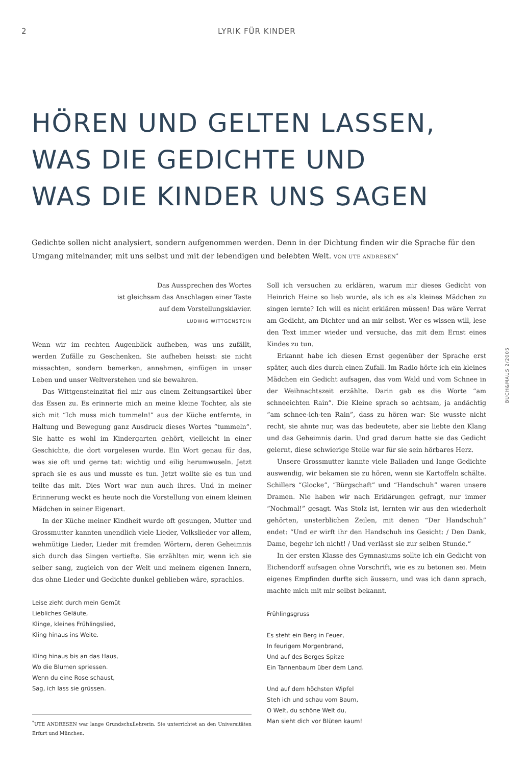2 LYRIK FÜR KINDER
HÖREN UND GELTEN LASSEN,
WAS DIE GEDICHTE UND
WAS DIE KINDER UNS SAGEN
Gedichte sollen nicht analysiert, sondern aufgenommen werden. Denn in der Dichtung finden wir die Sprache für den Umgang miteinander, mit uns selbst und mit der lebendigen und belebten Welt. VON UTE ANDRESEN<sup>*</sup>
Das Aussprechen des Wortes
ist gleichsam das Anschlagen einer Taste
auf dem Vorstellungsklavier.
LUDWIG WITTGENSTEIN
Wenn wir im rechten Augenblick aufheben, was uns zufällt, werden Zufälle zu Geschenken. Sie aufheben heisst: sie nicht missachten, sondern bemerken, annehmen, einfügen in unser Leben und unser Weltverstehen und sie bewahren.
Das Wittgensteinzitat fiel mir aus einem Zeitungsartikel über das Essen zu. Es erinnerte mich an meine kleine Tochter, als sie sich mit “Ich muss mich tummeln!” aus der Küche entfernte, in Haltung und Bewegung ganz Ausdruck dieses Wortes “tummeln”. Sie hatte es wohl im Kindergarten gehört, vielleicht in einer Geschichte, die dort vorgelesen wurde. Ein Wort genau für das, was sie oft und gerne tat: wichtig und eilig herumwuseln. Jetzt sprach sie es aus und musste es tun. Jetzt wollte sie es tun und teilte das mit. Dies Wort war nun auch ihres. Und in meiner Erinnerung weckt es heute noch die Vorstellung von einem kleinen Mädchen in seiner Eigenart.
In der Küche meiner Kindheit wurde oft gesungen, Mutter und Grossmutter kannten unendlich viele Lieder, Volkslieder vor allem, wehmütige Lieder, Lieder mit fremden Wörtern, deren Geheimnis sich durch das Singen vertiefte. Sie erzählten mir, wenn ich sie selber sang, zugleich von der Welt und meinem eigenen Innern, das ohne Lieder und Gedichte dunkel geblieben wäre, sprachlos.
Leise zieht durch mein Gemüt
Liebliches Geläute,
Klinge, kleines Frühlingslied,
Kling hinaus ins Weite.
Kling hinaus bis an das Haus,
Wo die Blumen spriessen.
Wenn du eine Rose schaust,
Sag, ich lass sie grüssen.
<sup>*</sup> UTE ANDRESEN war lange Grundschullehrerin. Sie unterrichtet an den Universitäten Erfurt und München.
Soll ich versuchen zu erklären, warum mir dieses Gedicht von Heinrich Heine so lieb wurde, als ich es als kleines Mädchen zu singen lernte? Ich will es nicht erklären müssen! Das wäre Verrat am Gedicht, am Dichter und an mir selbst. Wer es wissen will, lese den Text immer wieder und versuche, das mit dem Ernst eines Kindes zu tun.
Erkannt habe ich diesen Ernst gegenüber der Sprache erst später, auch dies durch einen Zufall. Im Radio hörte ich ein kleines Mädchen ein Gedicht aufsagen, das vom Wald und vom Schnee in der Weihnachtszeit erzählte. Darin gab es die Worte “am schneeichten Rain”. Die Kleine sprach so achtsam, ja andächtig “am schnee-ich-ten Rain”, dass zu hören war: Sie wusste nicht recht, sie ahnte nur, was das bedeutete, aber sie liebte den Klang und das Geheimnis darin. Und grad darum hatte sie das Gedicht gelernt, diese schwierige Stelle war für sie sein hörbares Herz.
Unsere Grossmutter kannte viele Balladen und lange Gedichte auswendig, wir bekamen sie zu hören, wenn sie Kartoffeln schälte. Schillers “Glocke”, “Bürgschaft” und “Handschuh” waren unsere Dramen. Nie haben wir nach Erklärungen gefragt, nur immer “Nochmal!” gesagt. Was Stolz ist, lernten wir aus den wiederholt gehörten, unsterblichen Zeilen, mit denen “Der Handschuh” endet: “Und er wirft ihr den Handschuh ins Gesicht: / Den Dank, Dame, begehr ich nicht! / Und verlässt sie zur selben Stunde.”
In der ersten Klasse des Gymnasiums sollte ich ein Gedicht von Eichendorff aufsagen ohne Vorschrift, wie es zu betonen sei. Mein eigenes Empfinden durfte sich äussern, und was ich dann sprach, machte mich mit mir selbst bekannt.
Frühlingsgruss
Es steht ein Berg in Feuer,
In feurigem Morgenbrand,
Und auf des Berges Spitze
Ein Tannenbaum über dem Land.
Und auf dem höchsten Wipfel
Steh ich und schau vom Baum,
O Welt, du schöne Welt du,
Man sieht dich vor Blüten kaum!
BUCH&MAUS 2/2005